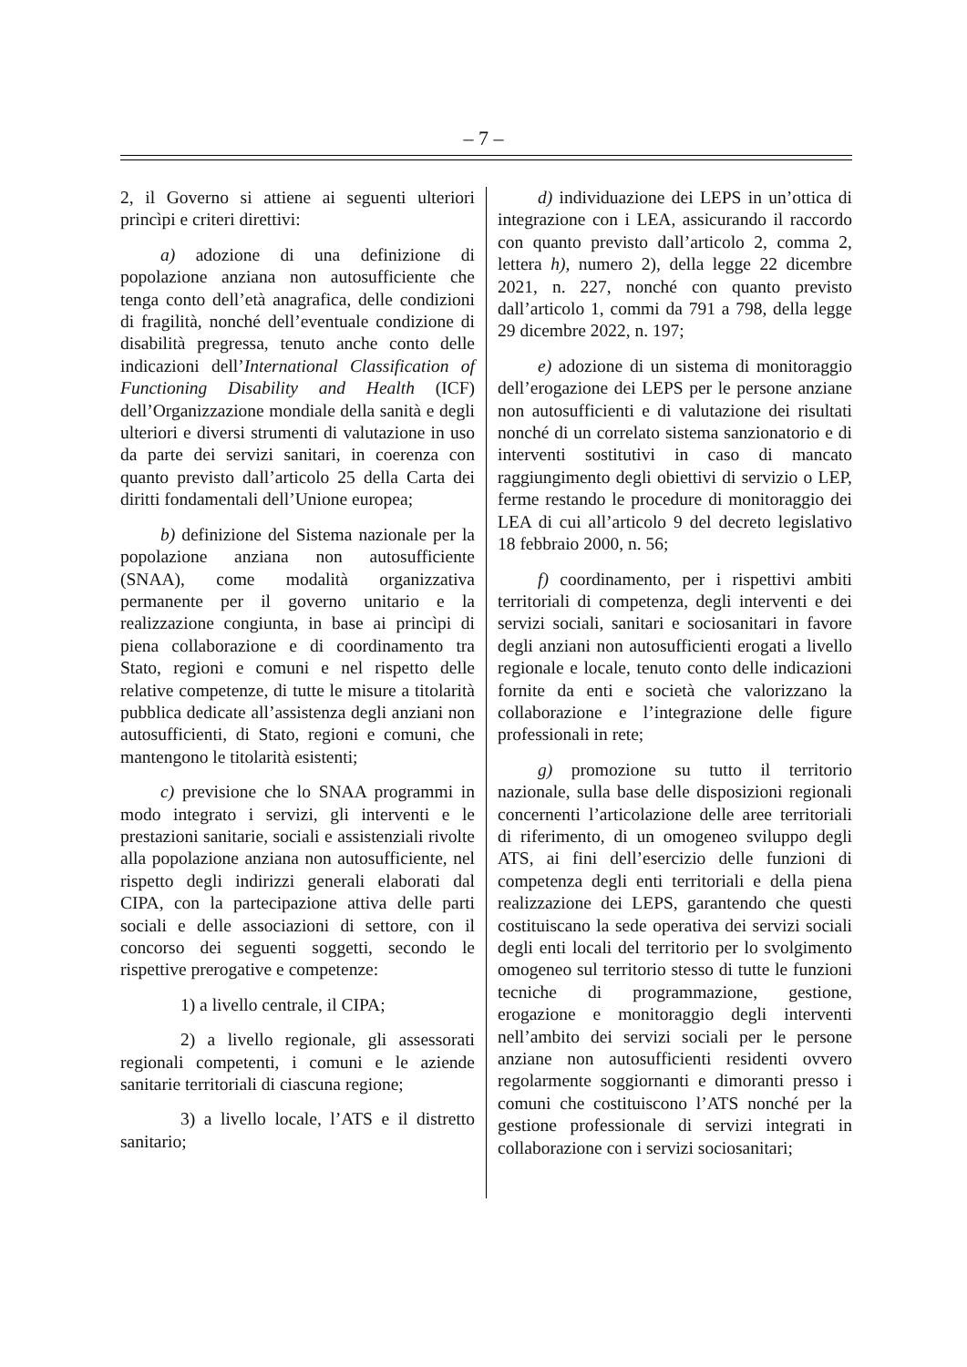– 7 –
2, il Governo si attiene ai seguenti ulteriori princìpi e criteri direttivi:
a) adozione di una definizione di popolazione anziana non autosufficiente che tenga conto dell’età anagrafica, delle condizioni di fragilità, nonché dell’eventuale condizione di disabilità pregressa, tenuto anche conto delle indicazioni dell’International Classification of Functioning Disability and Health (ICF) dell’Organizzazione mondiale della sanità e degli ulteriori e diversi strumenti di valutazione in uso da parte dei servizi sanitari, in coerenza con quanto previsto dall’articolo 25 della Carta dei diritti fondamentali dell’Unione europea;
b) definizione del Sistema nazionale per la popolazione anziana non autosufficiente (SNAA), come modalità organizzativa permanente per il governo unitario e la realizzazione congiunta, in base ai princìpi di piena collaborazione e di coordinamento tra Stato, regioni e comuni e nel rispetto delle relative competenze, di tutte le misure a titolarità pubblica dedicate all’assistenza degli anziani non autosufficienti, di Stato, regioni e comuni, che mantengono le titolarità esistenti;
c) previsione che lo SNAA programmi in modo integrato i servizi, gli interventi e le prestazioni sanitarie, sociali e assistenziali rivolte alla popolazione anziana non autosufficiente, nel rispetto degli indirizzi generali elaborati dal CIPA, con la partecipazione attiva delle parti sociali e delle associazioni di settore, con il concorso dei seguenti soggetti, secondo le rispettive prerogative e competenze:
1) a livello centrale, il CIPA;
2) a livello regionale, gli assessorati regionali competenti, i comuni e le aziende sanitarie territoriali di ciascuna regione;
3) a livello locale, l’ATS e il distretto sanitario;
d) individuazione dei LEPS in un’ottica di integrazione con i LEA, assicurando il raccordo con quanto previsto dall’articolo 2, comma 2, lettera h), numero 2), della legge 22 dicembre 2021, n. 227, nonché con quanto previsto dall’articolo 1, commi da 791 a 798, della legge 29 dicembre 2022, n. 197;
e) adozione di un sistema di monitoraggio dell’erogazione dei LEPS per le persone anziane non autosufficienti e di valutazione dei risultati nonché di un correlato sistema sanzionatorio e di interventi sostitutivi in caso di mancato raggiungimento degli obiettivi di servizio o LEP, ferme restando le procedure di monitoraggio dei LEA di cui all’articolo 9 del decreto legislativo 18 febbraio 2000, n. 56;
f) coordinamento, per i rispettivi ambiti territoriali di competenza, degli interventi e dei servizi sociali, sanitari e sociosanitari in favore degli anziani non autosufficienti erogati a livello regionale e locale, tenuto conto delle indicazioni fornite da enti e società che valorizzano la collaborazione e l’integrazione delle figure professionali in rete;
g) promozione su tutto il territorio nazionale, sulla base delle disposizioni regionali concernenti l’articolazione delle aree territoriali di riferimento, di un omogeneo sviluppo degli ATS, ai fini dell’esercizio delle funzioni di competenza degli enti territoriali e della piena realizzazione dei LEPS, garantendo che questi costituiscano la sede operativa dei servizi sociali degli enti locali del territorio per lo svolgimento omogeneo sul territorio stesso di tutte le funzioni tecniche di programmazione, gestione, erogazione e monitoraggio degli interventi nell’ambito dei servizi sociali per le persone anziane non autosufficienti residenti ovvero regolarmente soggiornanti e dimoranti presso i comuni che costituiscono l’ATS nonché per la gestione professionale di servizi integrati in collaborazione con i servizi sociosanitari;